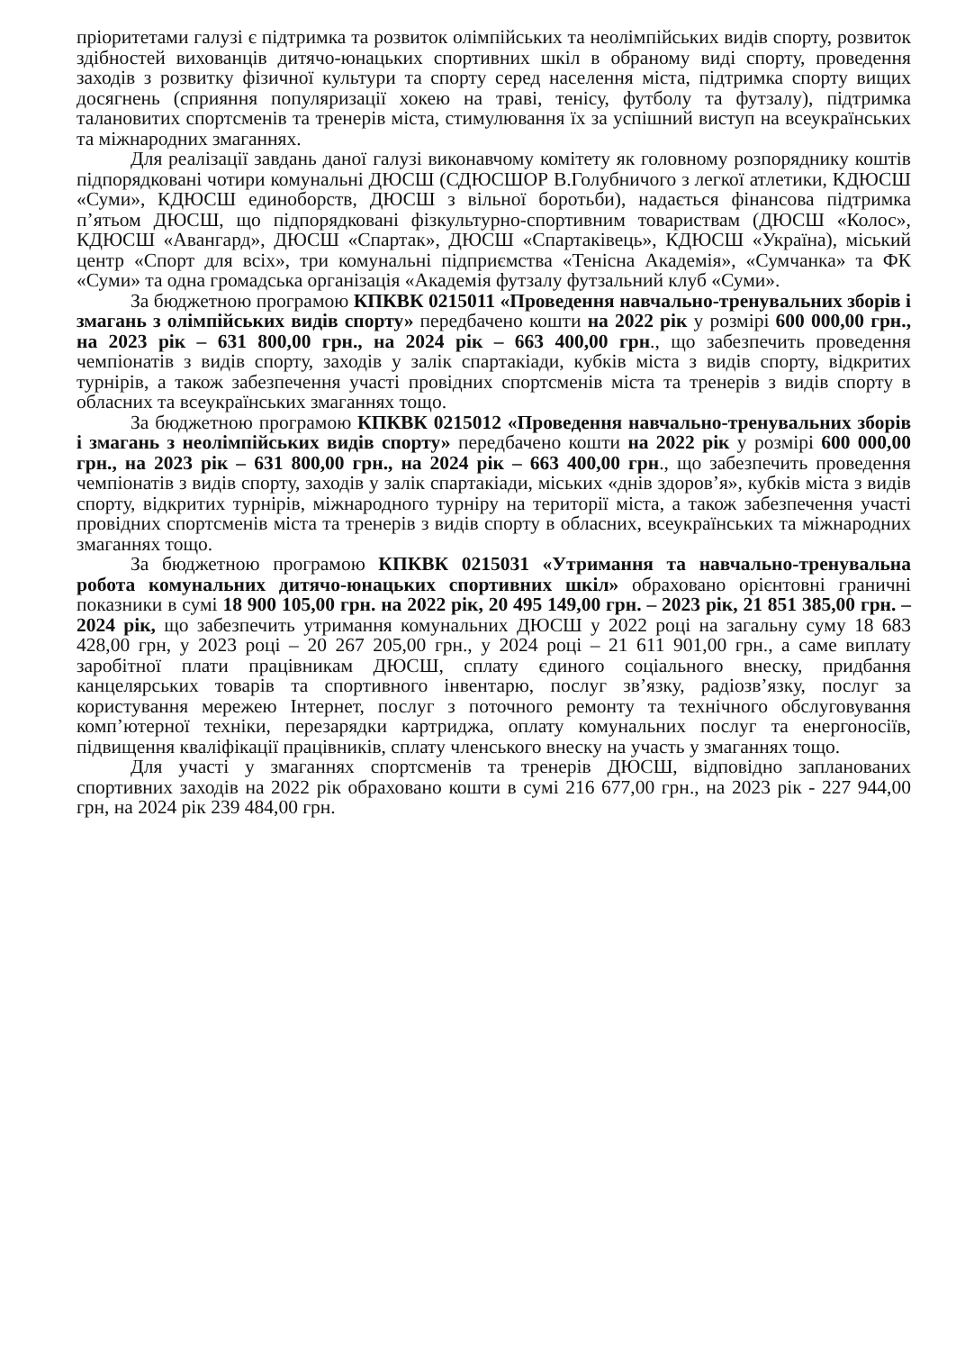пріоритетами галузі є підтримка та розвиток олімпійських та неолімпійських видів спорту, розвиток здібностей вихованців дитячо-юнацьких спортивних шкіл в обраному виді спорту, проведення заходів з розвитку фізичної культури та спорту серед населення міста, підтримка спорту вищих досягнень (сприяння популяризації хокею на траві, тенісу, футболу та футзалу), підтримка талановитих спортсменів та тренерів міста, стимулювання їх за успішний виступ на всеукраїнських та міжнародних змаганнях.
Для реалізації завдань даної галузі виконавчому комітету як головному розпоряднику коштів підпорядковані чотири комунальні ДЮСШ (СДЮСШОР В.Голубничого з легкої атлетики, КДЮСШ «Суми», КДЮСШ единоборств, ДЮСШ з вільної боротьби), надається фінансова підтримка п’ятьом ДЮСШ, що підпорядковані фізкультурно-спортивним товариствам (ДЮСШ «Колос», КДЮСШ «Авангард», ДЮСШ «Спартак», ДЮСШ «Спартаківець», КДЮСШ «Україна), міський центр «Спорт для всіх», три комунальні підприємства «Тенісна Академія», «Сумчанка» та ФК «Суми» та одна громадська організація «Академія футзалу футзальний клуб «Суми».
За бюджетною програмою КПКВК 0215011 «Проведення навчально-тренувальних зборів і змагань з олімпійських видів спорту» передбачено кошти на 2022 рік у розмірі 600 000,00 грн., на 2023 рік – 631 800,00 грн., на 2024 рік – 663 400,00 грн., що забезпечить проведення чемпіонатів з видів спорту, заходів у залік спартакіади, кубків міста з видів спорту, відкритих турнірів, а також забезпечення участі провідних спортсменів міста та тренерів з видів спорту в обласних та всеукраїнських змаганнях тощо.
За бюджетною програмою КПКВК 0215012 «Проведення навчально-тренувальних зборів і змагань з неолімпійських видів спорту» передбачено кошти на 2022 рік у розмірі 600 000,00 грн., на 2023 рік – 631 800,00 грн., на 2024 рік – 663 400,00 грн., що забезпечить проведення чемпіонатів з видів спорту, заходів у залік спартакіади, міських «днів здоров’я», кубків міста з видів спорту, відкритих турнірів, міжнародного турніру на території міста, а також забезпечення участі провідних спортсменів міста та тренерів з видів спорту в обласних, всеукраїнських та міжнародних змаганнях тощо.
За бюджетною програмою КПКВК 0215031 «Утримання та навчально-тренувальна робота комунальних дитячо-юнацьких спортивних шкіл» обраховано орієнтовні граничні показники в сумі 18 900 105,00 грн. на 2022 рік, 20 495 149,00 грн. – 2023 рік, 21 851 385,00 грн. – 2024 рік, що забезпечить утримання комунальних ДЮСШ у 2022 році на загальну суму 18 683 428,00 грн, у 2023 році – 20 267 205,00 грн., у 2024 році – 21 611 901,00 грн., а саме виплату заробітної плати працівникам ДЮСШ, сплату єдиного соціального внеску, придбання канцелярських товарів та спортивного інвентарю, послуг зв’язку, радіозв’язку, послуг за користування мережею Інтернет, послуг з поточного ремонту та технічного обслуговування комп’ютерної техніки, перезарядки картриджа, оплату комунальних послуг та енергоносіїв, підвищення кваліфікації працівників, сплату членського внеску на участь у змаганнях тощо.
Для участі у змаганнях спортсменів та тренерів ДЮСШ, відповідно запланованих спортивних заходів на 2022 рік обраховано кошти в сумі 216 677,00 грн., на 2023 рік - 227 944,00 грн, на 2024 рік 239 484,00 грн.